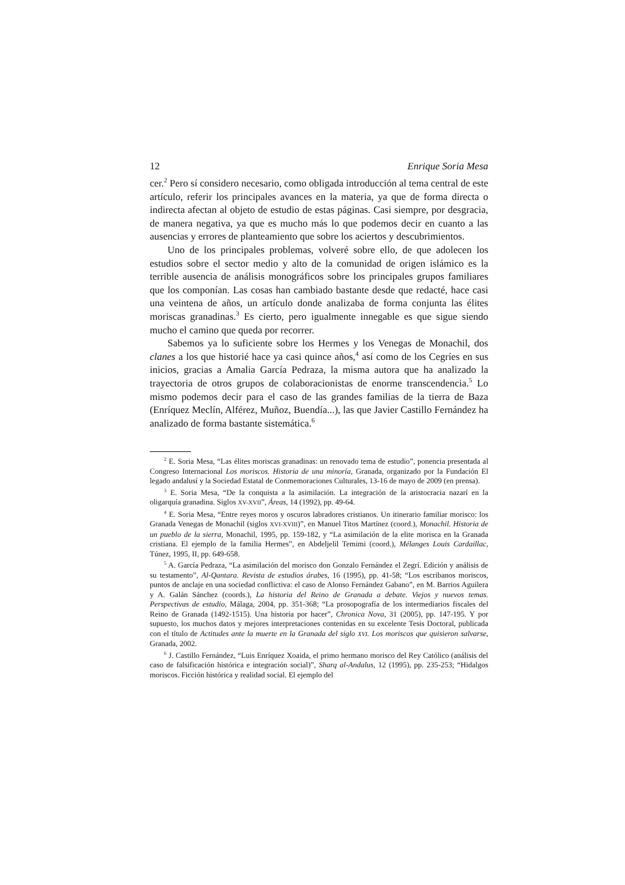12 Enrique Soria Mesa
cer.<sup>2</sup> Pero sí considero necesario, como obligada introducción al tema central de este artículo, referir los principales avances en la materia, ya que de forma directa o indirecta afectan al objeto de estudio de estas páginas. Casi siempre, por desgracia, de manera negativa, ya que es mucho más lo que podemos decir en cuanto a las ausencias y errores de planteamiento que sobre los aciertos y descubrimientos.
Uno de los principales problemas, volveré sobre ello, de que adolecen los estudios sobre el sector medio y alto de la comunidad de origen islámico es la terrible ausencia de análisis monográficos sobre los principales grupos familiares que los componían. Las cosas han cambiado bastante desde que redacté, hace casi una veintena de años, un artículo donde analizaba de forma conjunta las élites moriscas granadinas.<sup>3</sup> Es cierto, pero igualmente innegable es que sigue siendo mucho el camino que queda por recorrer.
Sabemos ya lo suficiente sobre los Hermes y los Venegas de Monachil, dos clanes a los que historié hace ya casi quince años,<sup>4</sup> así como de los Cegríes en sus inicios, gracias a Amalia García Pedraza, la misma autora que ha analizado la trayectoria de otros grupos de colaboracionistas de enorme transcendencia.<sup>5</sup> Lo mismo podemos decir para el caso de las grandes familias de la tierra de Baza (Enríquez Meclín, Alférez, Muñoz, Buendía...), las que Javier Castillo Fernández ha analizado de forma bastante sistemática.<sup>6</sup>
<sup>2</sup> E. Soria Mesa, “Las élites moriscas granadinas: un renovado tema de estudio”, ponencia presentada al Congreso Internacional Los moriscos. Historia de una minoría, Granada, organizado por la Fundación El legado andalusí y la Sociedad Estatal de Conmemoraciones Culturales, 13-16 de mayo de 2009 (en prensa).
<sup>3</sup> E. Soria Mesa, “De la conquista a la asimilación. La integración de la aristocracia nazarí en la oligarquía granadina. Siglos XV-XVII”, Áreas, 14 (1992), pp. 49-64.
<sup>4</sup> E. Soria Mesa, “Entre reyes moros y oscuros labradores cristianos. Un itinerario familiar morisco: los Granada Venegas de Monachil (siglos XVI-XVIII)”, en Manuel Titos Martínez (coord.), Monachil. Historia de un pueblo de la sierra, Monachil, 1995, pp. 159-182, y “La asimilación de la elite morisca en la Granada cristiana. El ejemplo de la familia Hermes”, en Abdeljelil Temimi (coord.), Mélanges Louis Cardaillac, Túnez, 1995, II, pp. 649-658.
<sup>5</sup> A. García Pedraza, “La asimilación del morisco don Gonzalo Fernández el Zegrí. Edición y análisis de su testamento”, Al-Qantara. Revista de estudios árabes, 16 (1995), pp. 41-58; “Los escribanos moriscos, puntos de anclaje en una sociedad conflictiva: el caso de Alonso Fernández Gabano”, en M. Barrios Aguilera y A. Galán Sánchez (coords.), La historia del Reino de Granada a debate. Viejos y nuevos temas. Perspectivas de estudio, Málaga, 2004, pp. 351-368; “La prosopografía de los intermediarios fiscales del Reino de Granada (1492-1515). Una historia por hacer”, Chronica Nova, 31 (2005), pp. 147-195. Y por supuesto, los muchos datos y mejores interpretaciones contenidas en su excelente Tesis Doctoral, publicada con el título de Actitudes ante la muerte en la Granada del siglo XVI. Los moriscos que quisieron salvarse, Granada, 2002.
<sup>6</sup> J. Castillo Fernández, “Luis Enríquez Xoaida, el primo hermano morisco del Rey Católico (análisis del caso de falsificación histórica e integración social)”, Sharq al-Andalus, 12 (1995), pp. 235-253; “Hidalgos moriscos. Ficción histórica y realidad social. El ejemplo del